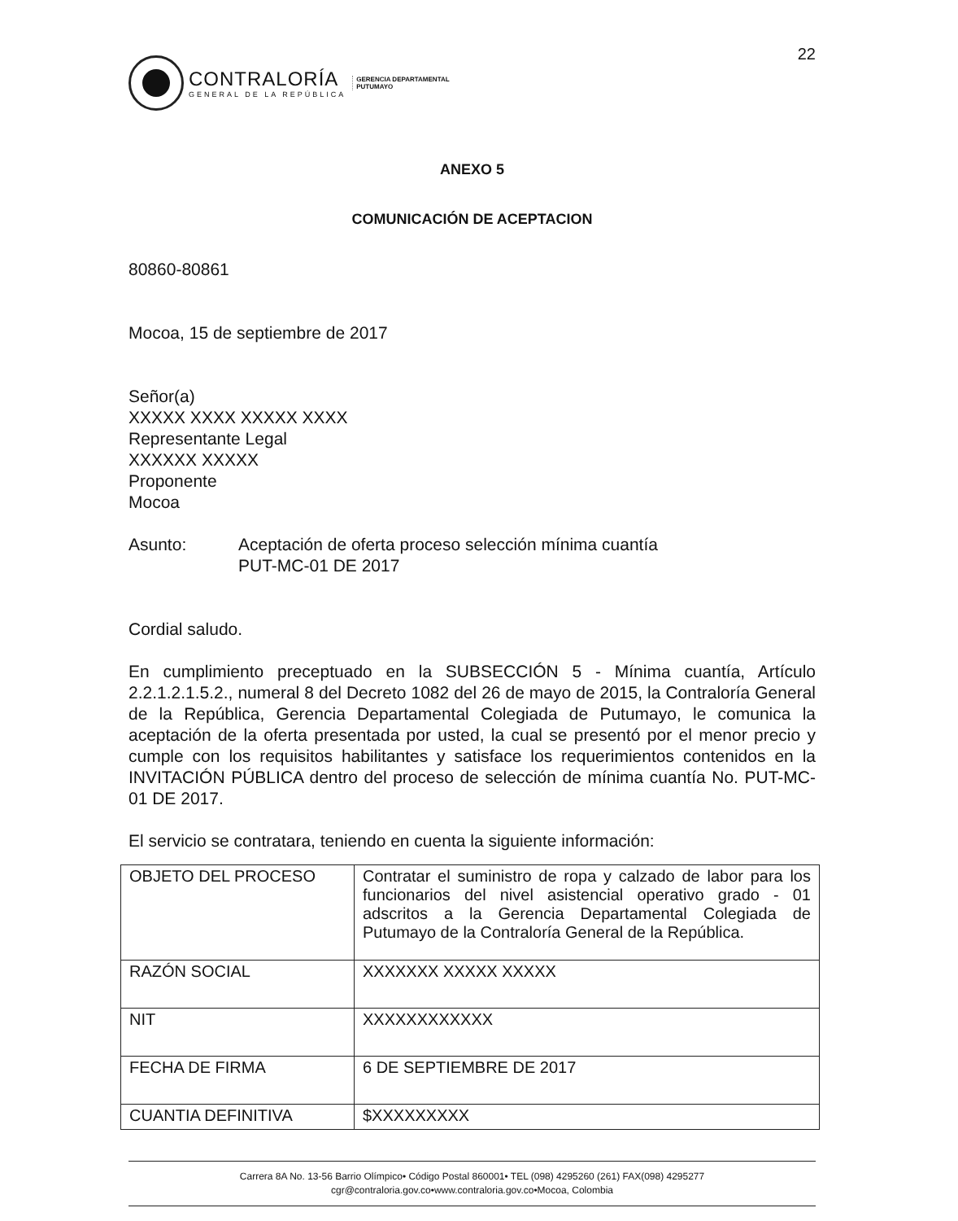22
CONTRALORÍA
GENERAL DE LA REPÚBLICA
GERENCIA DEPARTAMENTAL
PUTUMAYO
ANEXO 5
COMUNICACIÓN DE ACEPTACION
80860-80861
Mocoa, 15 de septiembre de 2017
Señor(a)
XXXXX XXXX XXXXX XXXX
Representante Legal
XXXXXX XXXXX
Proponente
Mocoa
Asunto: Aceptación de oferta proceso selección mínima cuantía
PUT-MC-01 DE 2017
Cordial saludo.
En cumplimiento preceptuado en la SUBSECCIÓN 5 - Mínima cuantía, Artículo 2.2.1.2.1.5.2., numeral 8 del Decreto 1082 del 26 de mayo de 2015, la Contraloría General de la República, Gerencia Departamental Colegiada de Putumayo, le comunica la aceptación de la oferta presentada por usted, la cual se presentó por el menor precio y cumple con los requisitos habilitantes y satisface los requerimientos contenidos en la INVITACIÓN PÚBLICA dentro del proceso de selección de mínima cuantía No. PUT-MC-01 DE 2017.
El servicio se contratara, teniendo en cuenta la siguiente información:
| OBJETO DEL PROCESO | Contratar el suministro de ropa y calzado de labor para los funcionarios del nivel asistencial operativo grado - 01 adscritos a la Gerencia Departamental Colegiada de Putumayo de la Contraloría General de la República. |
| RAZÓN SOCIAL | XXXXXXX XXXXX XXXXX |
| NIT | XXXXXXXXXXXX |
| FECHA DE FIRMA | 6 DE SEPTIEMBRE DE 2017 |
| CUANTIA DEFINITIVA | $XXXXXXXXX |
Carrera 8A No. 13-56 Barrio Olímpico• Código Postal 860001• TEL (098) 4295260 (261) FAX(098) 4295277
cgr@contraloria.gov.co•www.contraloria.gov.co•Mocoa, Colombia